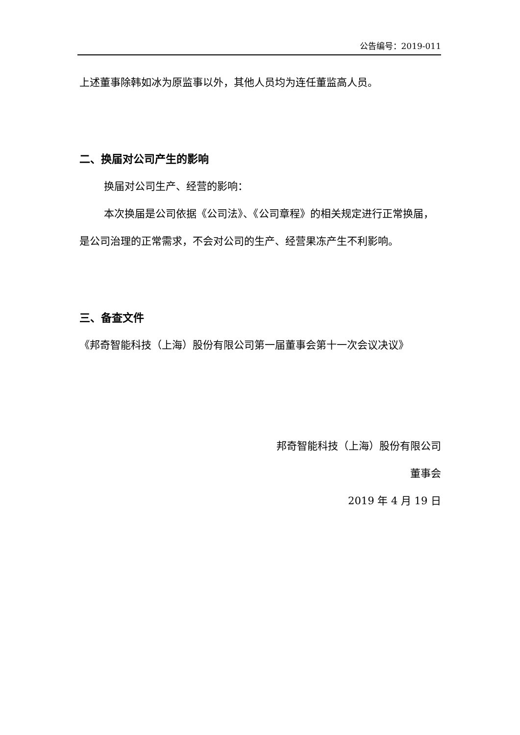公告编号：2019-011
上述董事除韩如冰为原监事以外，其他人员均为连任董监高人员。
二、换届对公司产生的影响
换届对公司生产、经营的影响：
本次换届是公司依据《公司法》、《公司章程》的相关规定进行正常换届，是公司治理的正常需求，不会对公司的生产、经营果冻产生不利影响。
三、备查文件
《邦奇智能科技（上海）股份有限公司第一届董事会第十一次会议决议》
邦奇智能科技（上海）股份有限公司
董事会
2019 年 4 月 19 日